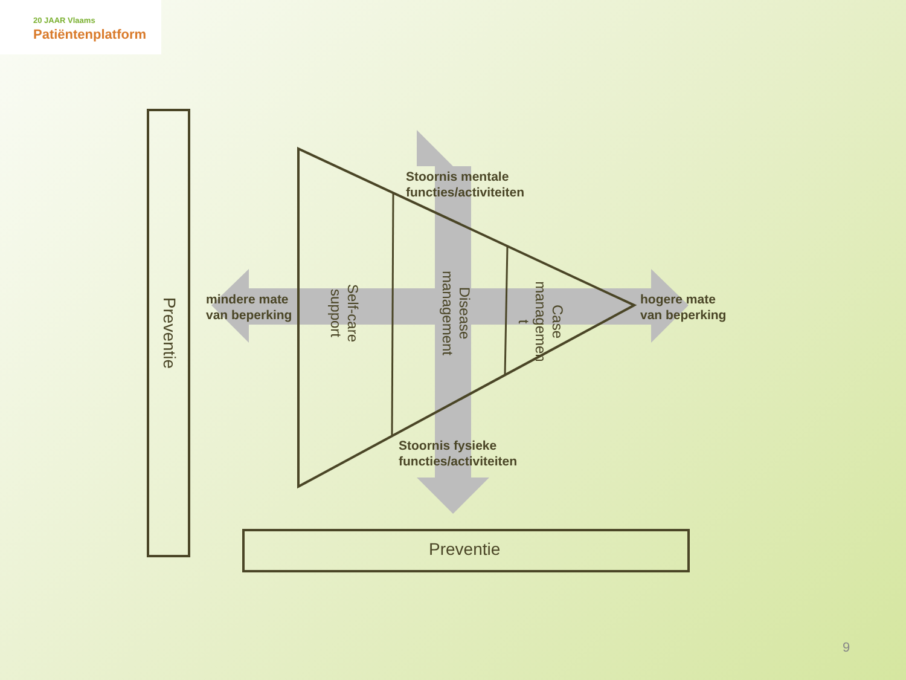20 JAAR Vlaams
Patiëntenplatform
Stoornis mentale
functies/activiteiten
mindere mate
van beperking
hogere mate
van beperking
Stoornis fysieke
functies/activiteiten
Self-care
support
Disease
management
Case
managemen
t
Preventie
Preventie
9